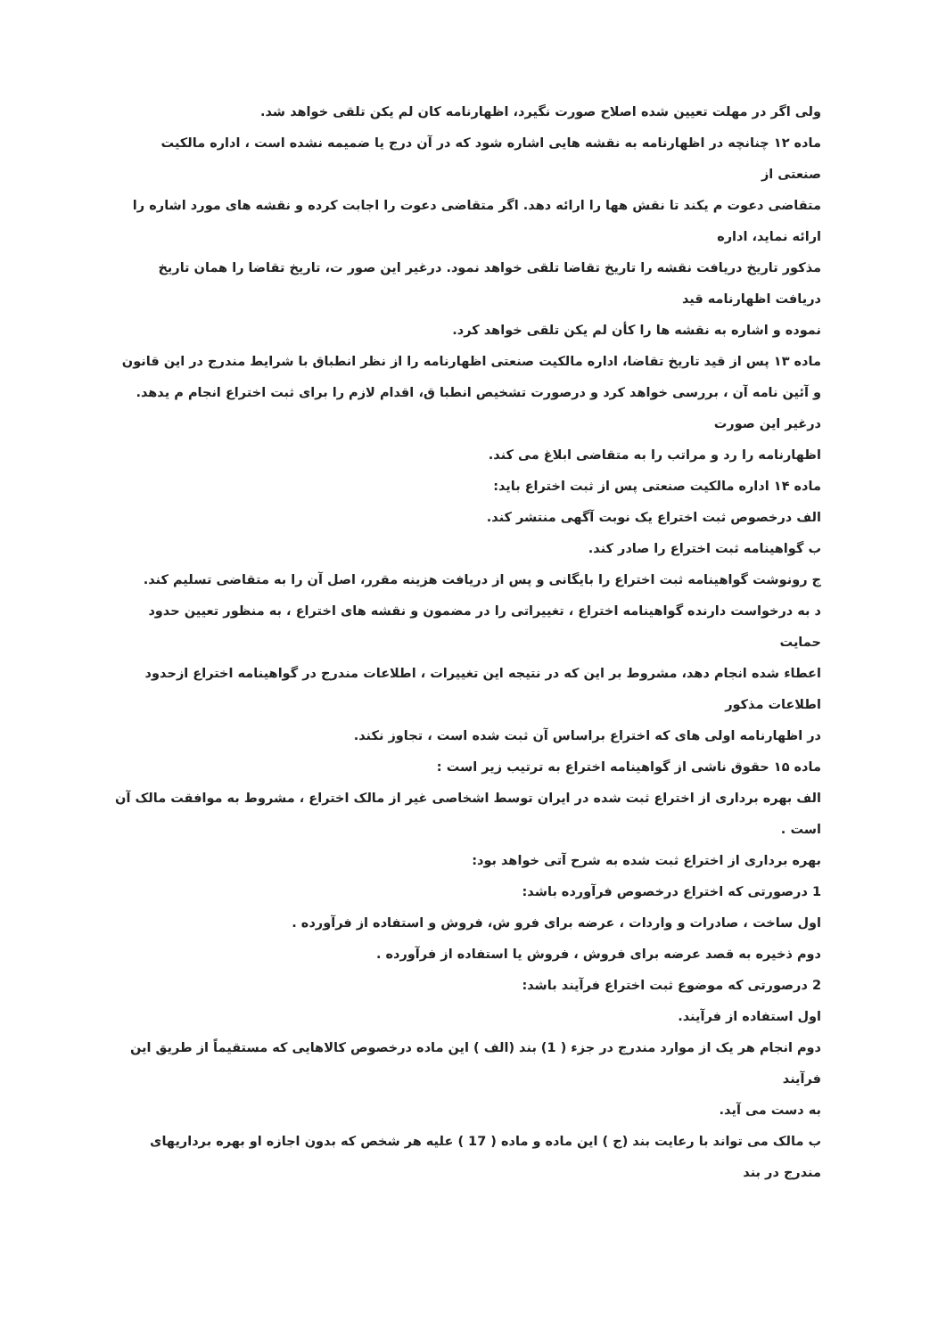ولی اگر در مهلت تعیین شده اصلاح صورت نگیرد، اظهارنامه کان لم یکن تلقی خواهد شد.
ماده ۱۲ چنانچه در اظهارنامه به نقشه هایی اشاره شود که در آن درج یا ضمیمه نشده است ، اداره مالکیت صنعتی از
متقاضی دعوت م یکند تا نقش هها را ارائه دهد. اگر متقاضی دعوت را اجابت کرده و نقشه های مورد اشاره را ارائه نماید، اداره
مذکور تاریخ دریافت نقشه را تاریخ تقاضا تلقی خواهد نمود. درغیر این صور ت، تاریخ تقاضا را همان تاریخ دریافت اظهارنامه قید
نموده و اشاره به نقشه ها را کأن لم یکن تلقی خواهد کرد.
ماده ۱۳ پس از قید تاریخ تقاضا، اداره مالکیت صنعتی اظهارنامه را از نظر انطباق با شرایط مندرج در این قانون و آئین نامه آن ، بررسی خواهد کرد و درصورت تشخیص انطبا ق، اقدام لازم را برای ثبت اختراع انجام م یدهد. درغیر این صورت
اظهارنامه را رد و مراتب را به متقاضی ابلاغ می کند.
ماده ۱۴ اداره مالکیت صنعتی پس از ثبت اختراع باید:
الف درخصوص ثبت اختراع یک نوبت آگهی منتشر کند.
ب گواهینامه ثبت اختراع را صادر کند.
ج رونوشت گواهینامه ثبت اختراع را بایگانی و پس از دریافت هزینه مقرر، اصل آن را به متقاضی تسلیم کند.
د به درخواست دارنده گواهینامه اختراع ، تغییراتی را در مضمون و نقشه های اختراع ، به منظور تعیین حدود حمایت
اعطاء شده انجام دهد، مشروط بر این که در نتیجه این تغییرات ، اطلاعات مندرج در گواهینامه اختراع ازحدود اطلاعات مذکور
در اظهارنامه اولی های که اختراع براساس آن ثبت شده است ، تجاوز نکند.
ماده ۱۵ حقوق ناشی از گواهینامه اختراع به ترتیب زیر است :
الف بهره برداری از اختراع ثبت شده در ایران توسط اشخاصی غیر از مالک اختراع ، مشروط به موافقت مالک آن است .
بهره برداری از اختراع ثبت شده به شرح آتی خواهد بود:
1 درصورتی که اختراع درخصوص فرآورده باشد:
اول ساخت ، صادرات و واردات ، عرضه برای فرو ش، فروش و استفاده از فرآورده .
دوم ذخیره به قصد عرضه برای فروش ، فروش یا استفاده از فرآورده .
2 درصورتی که موضوع ثبت اختراع فرآیند باشد:
اول استفاده از فرآیند.
دوم انجام هر یک از موارد مندرج در جزء ( 1) بند (الف ) این ماده درخصوص کالاهایی که مستقیماً از طریق این فرآیند
به دست می آید.
ب مالک می تواند با رعایت بند (ج ) این ماده و ماده ( 17 ) علیه هر شخص که بدون اجازه او بهره برداریهای مندرج در بند